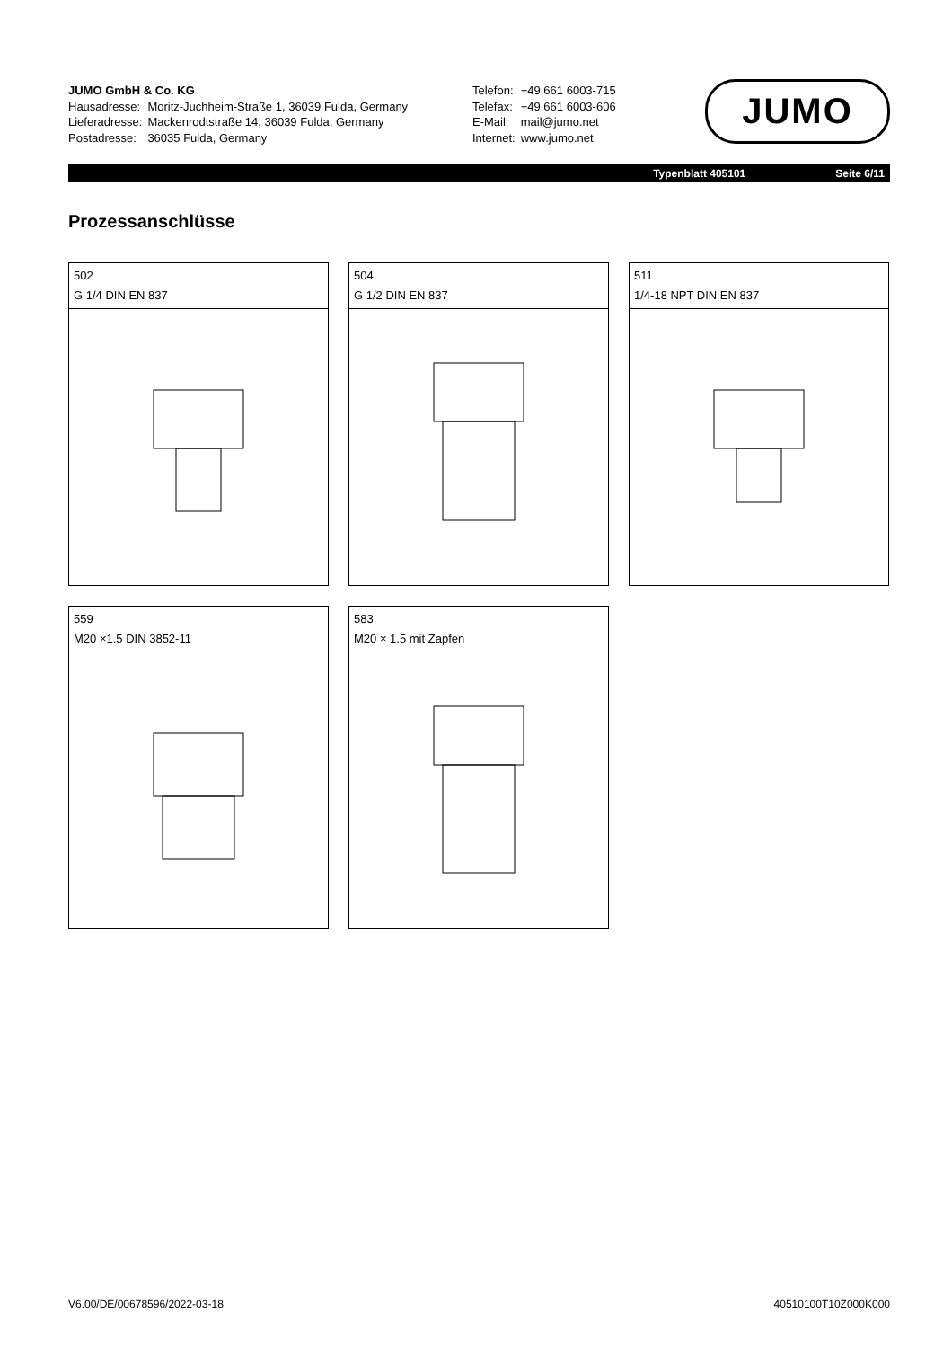JUMO GmbH & Co. KG
| Hausadresse: | Moritz-Juchheim-Straße 1, 36039 Fulda, Germany |
| Lieferadresse: | Mackenrodtstraße 14, 36039 Fulda, Germany |
| Postadresse: | 36035 Fulda, Germany |
| Telefon: | +49 661 6003-715 |
| Telefax: | +49 661 6003-606 |
| E-Mail: | mail@jumo.net |
| Internet: | www.jumo.net |
JUMO
Typenblatt 405101 Seite 6/11
Prozessanschlüsse
502
G 1/4 DIN EN 837
504
G 1/2 DIN EN 837
511
1/4-18 NPT DIN EN 837
559
M20 ×1.5 DIN 3852-11
583
M20 × 1.5 mit Zapfen
V6.00/DE/00678596/2022-03-18 40510100T10Z000K000